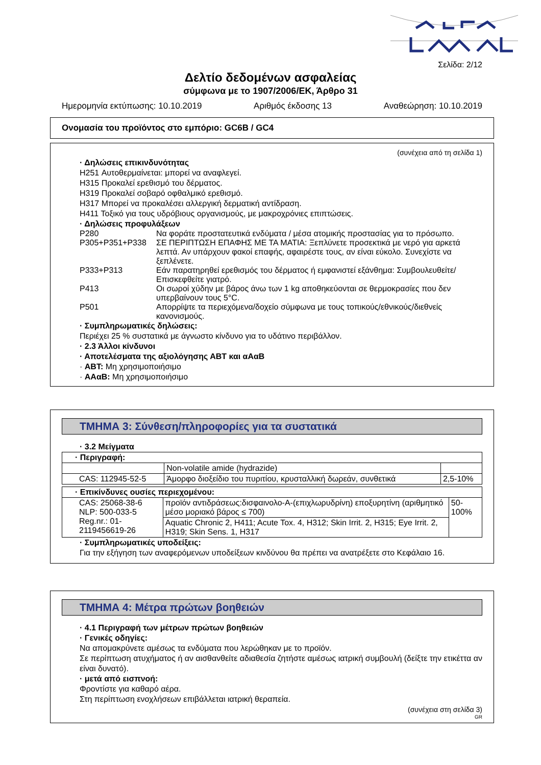Σελίδα: 2/12
Δελτίο δεδομένων ασφαλείας
σύμφωνα με το 1907/2006/ΕΚ, Άρθρο 31
Ημερομηνία εκτύπωσης: 10.10.2019 Αριθμός έκδοσης 13 Αναθεώρηση: 10.10.2019
Ονομασία του προϊόντος στο εμπόριο: GC6B / GC4
(συνέχεια από τη σελίδα 1)
· Δηλώσεις επικινδυνότητας
H251 Αυτοθερμαίνεται: μπορεί να αναφλεγεί.
H315 Προκαλεί ερεθισμό του δέρματος.
H319 Προκαλεί σοβαρό οφθαλμικό ερεθισμό.
H317 Μπορεί να προκαλέσει αλλεργική δερματική αντίδραση.
H411 Τοξικό για τους υδρόβιους οργανισμούς, με μακροχρόνιες επιπτώσεις.
· Δηλώσεις προφυλάξεων
| P280 | Να φοράτε προστατευτικά ενδύματα / μέσα ατομικής προστασίας για το πρόσωπο. |
| P305+P351+P338 | ΣΕ ΠΕΡΙΠΤΩΣΗ ΕΠΑΦΗΣ ΜΕ ΤΑ ΜΑΤΙΑ: Ξεπλύνετε προσεκτικά με νερό για αρκετά λεπτά. Αν υπάρχουν φακοί επαφής, αφαιρέστε τους, αν είναι εύκολο. Συνεχίστε να ξεπλένετε. |
| P333+P313 | Εάν παρατηρηθεί ερεθισμός του δέρματος ή εμφανιστεί εξάνθημα: Συμβουλευθείτε/Επισκεφθείτε γιατρό. |
| P413 | Οι σωροί χύδην με βάρος άνω των 1 kg αποθηκεύονται σε θερμοκρασίες που δεν υπερβαίνουν τους 5°C. |
| P501 | Απορρίψτε τα περιεχόμενα/δοχείο σύμφωνα με τους τοπικούς/εθνικούς/διεθνείς κανονισμούς. |
· Συμπληρωματικές δηλώσεις:
Περιέχει 25 % συστατικά με άγνωστο κίνδυνο για το υδάτινο περιβάλλον.
· 2.3 Άλλοι κίνδυνοι
· Αποτελέσματα της αξιολόγησης ΑΒΤ και αΑαΒ
· ΑΒΤ: Μη χρησιμοποιήσιμο
· ΑΑαΒ: Μη χρησιμοποιήσιμο
ΤΜΗΜΑ 3: Σύνθεση/πληροφορίες για τα συστατικά
· 3.2 Μείγματα
| · Περιγραφή: | | |
| | Non-volatile amide (hydrazide) | |
| CAS: 112945-52-5 | Άμορφο διοξείδιο του πυριτίου, κρυσταλλική δωρεάν, συνθετικά | 2,5-10% |
| · Επικίνδυνες ουσίες περιεχομένου: | | |
| CAS: 25068-38-6 NLP: 500-033-5 Reg.nr.: 01-2119456619-26 | προϊόν αντιδράσεως:δισφαινολο-Α-(επιχλωρυδρίνη) εποξυρητίνη (αριθμητικό μέσο μοριακό βάρος ≤ 700) | 50-100% |
| | Aquatic Chronic 2, H411; Acute Tox. 4, H312; Skin Irrit. 2, H315; Eye Irrit. 2, H319; Skin Sens. 1, H317 | |
· Συμπληρωματικές υποδείξεις:
Για την εξήγηση των αναφερόμενων υποδείξεων κινδύνου θα πρέπει να ανατρέξετε στο Κεφάλαιο 16.
ΤΜΗΜΑ 4: Μέτρα πρώτων βοηθειών
· 4.1 Περιγραφή των μέτρων πρώτων βοηθειών
· Γενικές οδηγίες:
Να απομακρύνετε αμέσως τα ενδύματα που λερώθηκαν με το προϊόν.
Σε περίπτωση ατυχήματος ή αν αισθανθείτε αδιαθεσία ζητήστε αμέσως ιατρική συμβουλή (δείξτε την ετικέττα αν είναι δυνατό).
· μετά από εισπνοή:
Φροντίστε για καθαρό αέρα.
Στη περίπτωση ενοχλήσεων επιβάλλεται ιατρική θεραπεία.
(συνέχεια στη σελίδα 3)
GR